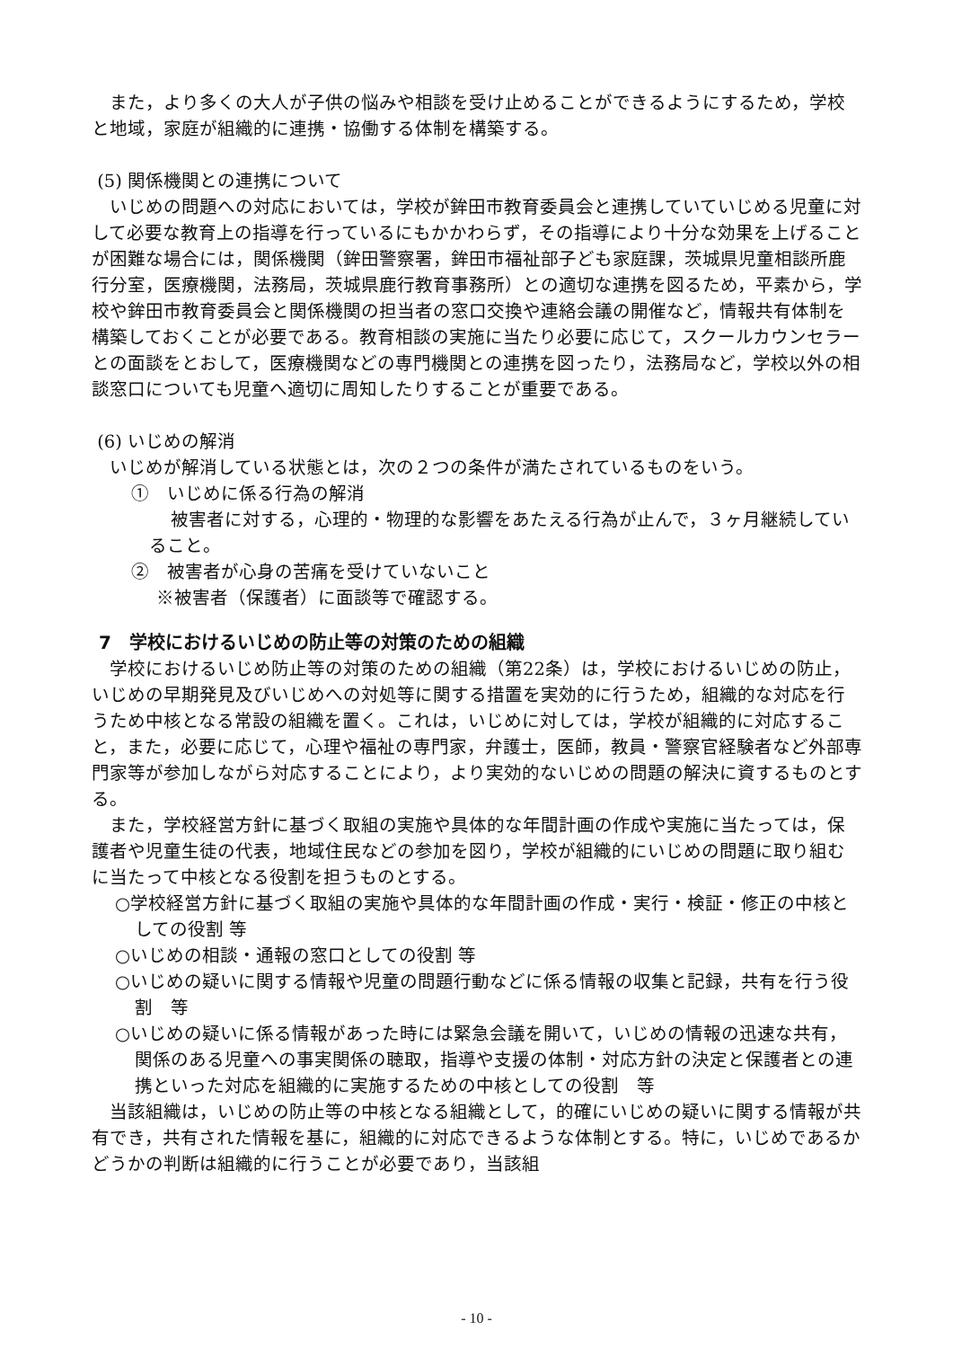また，より多くの大人が子供の悩みや相談を受け止めることができるようにするため，学校と地域，家庭が組織的に連携・協働する体制を構築する。
(5) 関係機関との連携について
いじめの問題への対応においては，学校が鉾田市教育委員会と連携していていじめる児童に対して必要な教育上の指導を行っているにもかかわらず，その指導により十分な効果を上げることが困難な場合には，関係機関（鉾田警察署，鉾田市福祉部子ども家庭課，茨城県児童相談所鹿行分室，医療機関，法務局，茨城県鹿行教育事務所）との適切な連携を図るため，平素から，学校や鉾田市教育委員会と関係機関の担当者の窓口交換や連絡会議の開催など，情報共有体制を構築しておくことが必要である。教育相談の実施に当たり必要に応じて，スクールカウンセラーとの面談をとおして，医療機関などの専門機関との連携を図ったり，法務局など，学校以外の相談窓口についても児童へ適切に周知したりすることが重要である。
(6) いじめの解消
いじめが解消している状態とは，次の２つの条件が満たされているものをいう。
①　いじめに係る行為の解消
被害者に対する，心理的・物理的な影響をあたえる行為が止んで，３ヶ月継続していること。
②　被害者が心身の苦痛を受けていないこと
※被害者（保護者）に面談等で確認する。
7　学校におけるいじめの防止等の対策のための組織
学校におけるいじめ防止等の対策のための組織（第22条）は，学校におけるいじめの防止，いじめの早期発見及びいじめへの対処等に関する措置を実効的に行うため，組織的な対応を行うため中核となる常設の組織を置く。これは，いじめに対しては，学校が組織的に対応すること，また，必要に応じて，心理や福祉の専門家，弁護士，医師，教員・警察官経験者など外部専門家等が参加しながら対応することにより，より実効的ないじめの問題の解決に資するものとする。
また，学校経営方針に基づく取組の実施や具体的な年間計画の作成や実施に当たっては，保護者や児童生徒の代表，地域住民などの参加を図り，学校が組織的にいじめの問題に取り組むに当たって中核となる役割を担うものとする。
○学校経営方針に基づく取組の実施や具体的な年間計画の作成・実行・検証・修正の中核としての役割 等
○いじめの相談・通報の窓口としての役割 等
○いじめの疑いに関する情報や児童の問題行動などに係る情報の収集と記録，共有を行う役割　等
○いじめの疑いに係る情報があった時には緊急会議を開いて，いじめの情報の迅速な共有，関係のある児童への事実関係の聴取，指導や支援の体制・対応方針の決定と保護者との連携といった対応を組織的に実施するための中核としての役割　等
当該組織は，いじめの防止等の中核となる組織として，的確にいじめの疑いに関する情報が共有でき，共有された情報を基に，組織的に対応できるような体制とする。特に，いじめであるかどうかの判断は組織的に行うことが必要であり，当該組
- 10 -